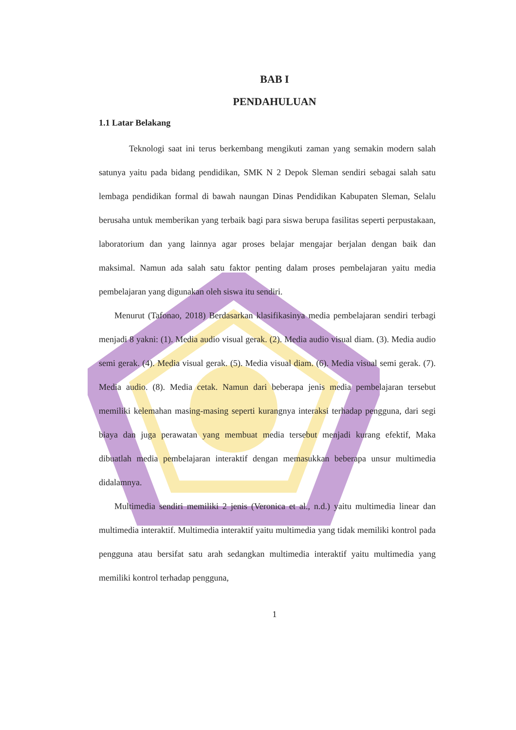BAB I
PENDAHULUAN
1.1 Latar Belakang
Teknologi saat ini terus berkembang mengikuti zaman yang semakin modern salah satunya yaitu pada bidang pendidikan, SMK N 2 Depok Sleman sendiri sebagai salah satu lembaga pendidikan formal di bawah naungan Dinas Pendidikan Kabupaten Sleman, Selalu berusaha untuk memberikan yang terbaik bagi para siswa berupa fasilitas seperti perpustakaan, laboratorium dan yang lainnya agar proses belajar mengajar berjalan dengan baik dan maksimal. Namun ada salah satu faktor penting dalam proses pembelajaran yaitu media pembelajaran yang digunakan oleh siswa itu sendiri.
Menurut (Tafonao, 2018) Berdasarkan klasifikasinya media pembelajaran sendiri terbagi menjadi 8 yakni: (1). Media audio visual gerak. (2). Media audio visual diam. (3). Media audio semi gerak. (4). Media visual gerak. (5). Media visual diam. (6). Media visual semi gerak. (7). Media audio. (8). Media cetak. Namun dari beberapa jenis media pembelajaran tersebut memiliki kelemahan masing-masing seperti kurangnya interaksi terhadap pengguna, dari segi biaya dan juga perawatan yang membuat media tersebut menjadi kurang efektif, Maka dibuatlah media pembelajaran interaktif dengan memasukkan beberapa unsur multimedia didalamnya.
Multimedia sendiri memiliki 2 jenis (Veronica et al., n.d.) yaitu multimedia linear dan multimedia interaktif. Multimedia interaktif yaitu multimedia yang tidak memiliki kontrol pada pengguna atau bersifat satu arah sedangkan multimedia interaktif yaitu multimedia yang memiliki kontrol terhadap pengguna,
1